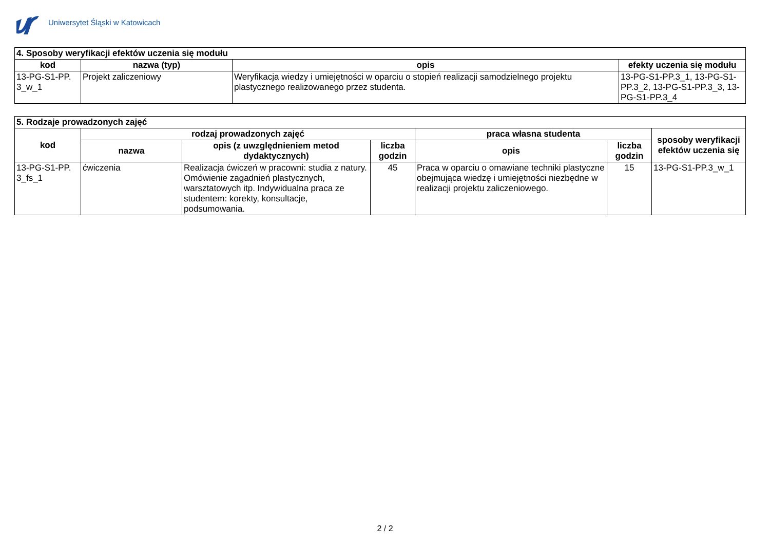Uniwersytet Śląski w Katowicach
| 4. Sposoby weryfikacji efektów uczenia się modułu | | | |
| kod | nazwa (typ) | opis | efekty uczenia się modułu |
| 13-PG-S1-PP. 3_w_1 | Projekt zaliczeniowy | Weryfikacja wiedzy i umiejętności w oparciu o stopień realizacji samodzielnego projektu plastycznego realizowanego przez studenta. | 13-PG-S1-PP.3_1, 13-PG-S1-PP.3_2, 13-PG-S1-PP.3_3, 13-PG-S1-PP.3_4 |
| 5. Rodzaje prowadzonych zajęć | | | | | | |
| kod | rodzaj prowadzonych zajęć | | | praca własna studenta | | sposoby weryfikacji efektów uczenia się |
| | nazwa | opis (z uwzględnieniem metod dydaktycznych) | liczba godzin | opis | liczba godzin | |
| 13-PG-S1-PP. 3_fs_1 | ćwiczenia | Realizacja ćwiczeń w pracowni: studia z natury. Omówienie zagadnień plastycznych, warsztatowych itp. Indywidualna praca ze studentem: korekty, konsultacje, podsumowania. | 45 | Praca w oparciu o omawiane techniki plastyczne obejmująca wiedzę i umiejętności niezbędne w realizacji projektu zaliczeniowego. | 15 | 13-PG-S1-PP.3_w_1 |
2 / 2